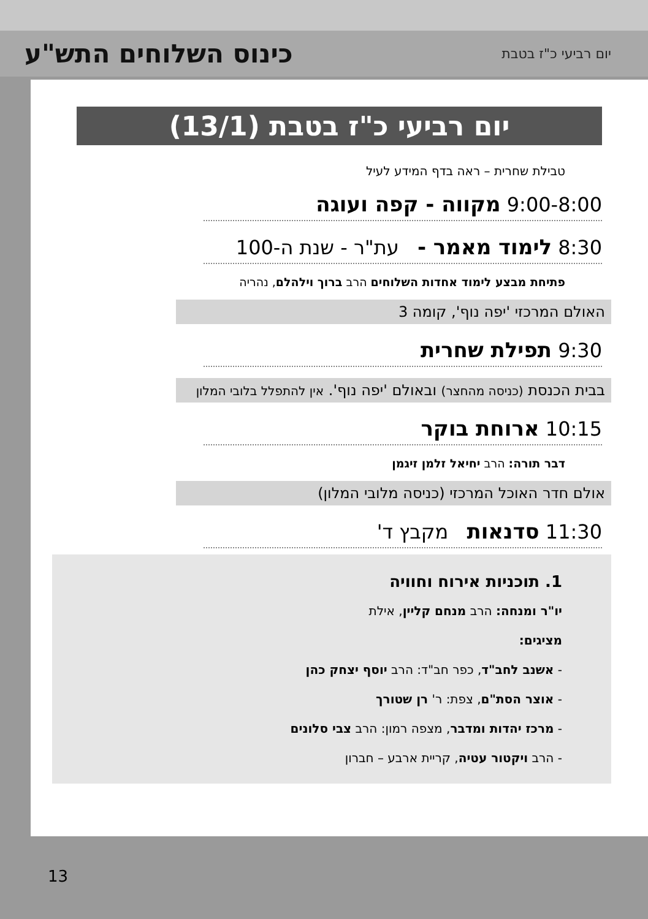יום רביעי כ"ז בטבת כינוס השלוחים התש"ע
יום רביעי כ"ז בטבת (13/1)
טבילת שחרית – ראה בדף המידע לעיל
9:00-8:00 מקווה - קפה ועוגה
8:30 לימוד מאמר - עת"ר - שנת ה-100
פתיחת מבצע לימוד אחדות השלוחים הרב ברוך וילהלם, נהריה
האולם המרכזי 'יפה נוף', קומה 3
9:30 תפילת שחרית
בבית הכנסת (כניסה מהחצר) ובאולם 'יפה נוף'. אין להתפלל בלובי המלון
10:15 ארוחת בוקר
דבר תורה: הרב יחיאל זלמן זיגמן
אולם חדר האוכל המרכזי (כניסה מלובי המלון)
11:30 סדנאות מקבץ ד'
1. תוכניות אירוח וחוויה
יו"ר ומנחה: הרב מנחם קליין, אילת
מציגים:
- אשנב לחב"ד, כפר חב"ד: הרב יוסף יצחק כהן
- אוצר הסת"ם, צפת: ר' רן שטורך
- מרכז יהדות ומדבר, מצפה רמון: הרב צבי סלונים
- הרב ויקטור עטיה, קריית ארבע – חברון
13